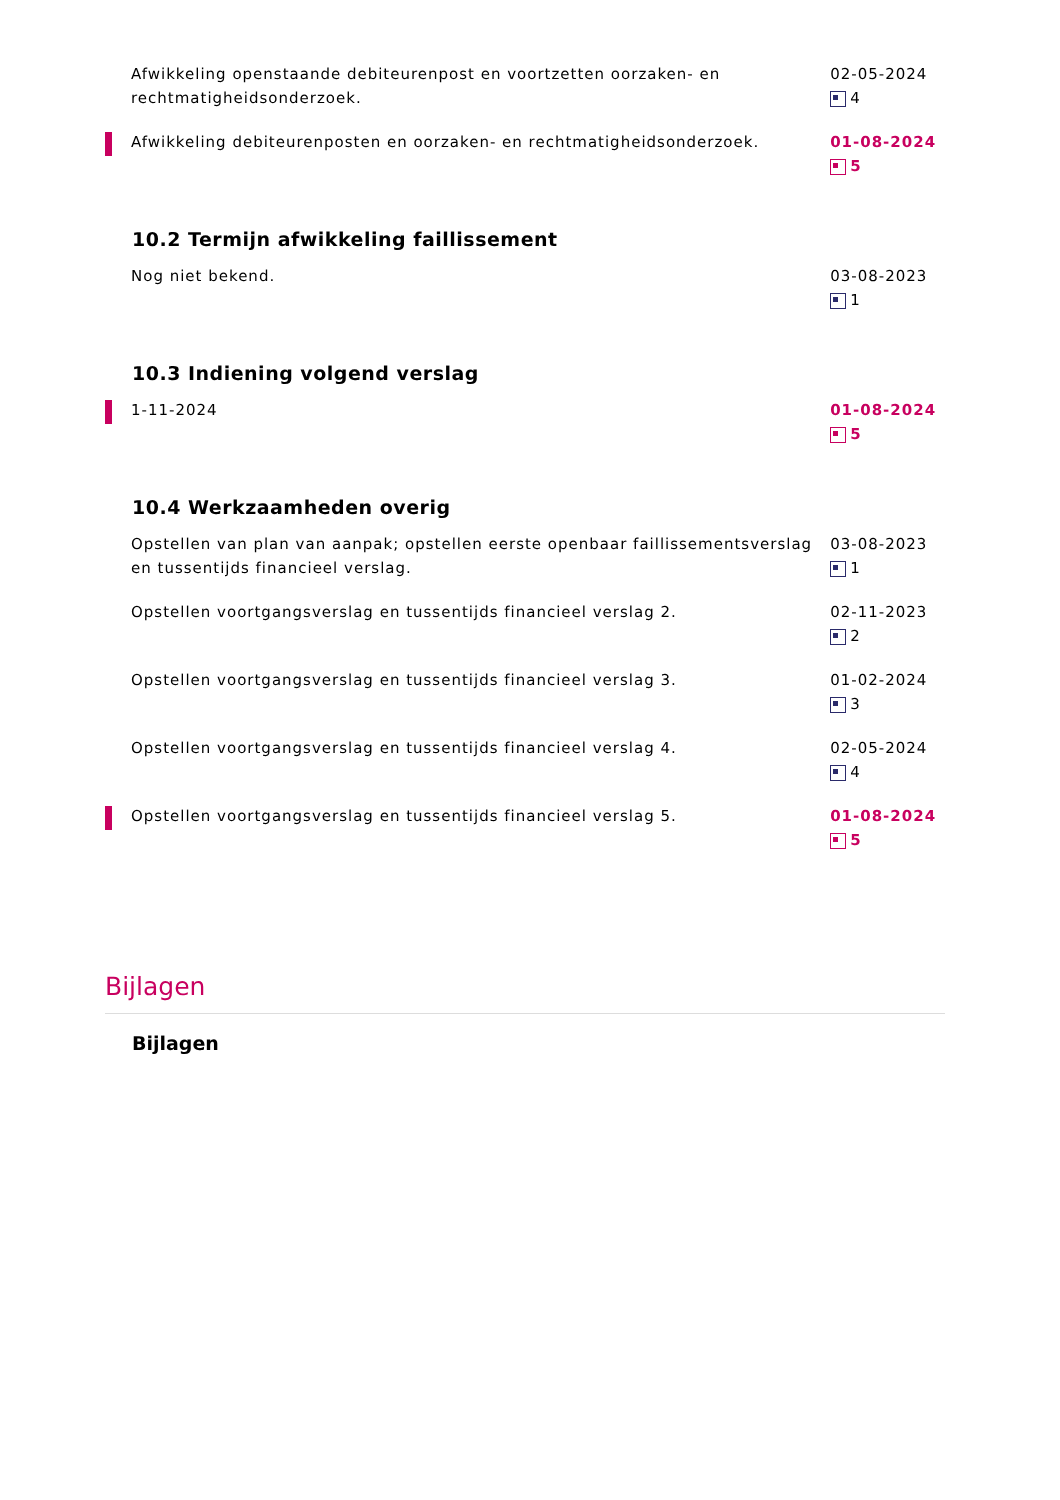Afwikkeling openstaande debiteurenpost en voortzetten oorzaken- en rechtmatigheidsonderzoek.
02-05-2024
4
Afwikkeling debiteurenposten en oorzaken- en rechtmatigheidsonderzoek. 01-08-2024
5
10.2 Termijn afwikkeling faillissement
Nog niet bekend. 03-08-2023
1
10.3 Indiening volgend verslag
1-11-2024 01-08-2024
5
10.4 Werkzaamheden overig
Opstellen van plan van aanpak; opstellen eerste openbaar faillissementsverslag en tussentijds financieel verslag.
03-08-2023
1
Opstellen voortgangsverslag en tussentijds financieel verslag 2. 02-11-2023
2
Opstellen voortgangsverslag en tussentijds financieel verslag 3. 01-02-2024
3
Opstellen voortgangsverslag en tussentijds financieel verslag 4. 02-05-2024
4
Opstellen voortgangsverslag en tussentijds financieel verslag 5. 01-08-2024
5
Bijlagen
Bijlagen